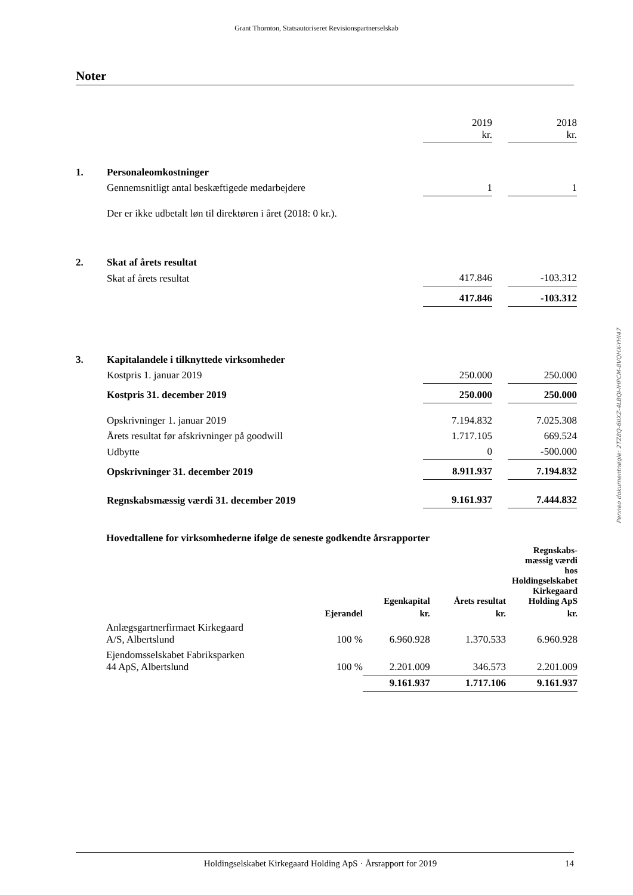Grant Thornton, Statsautoriseret Revisionspartnerselskab
Noter
| | | 2019 kr. | | 2018 kr. |
| 1. | Personaleomkostninger | | | |
| | Gennemsnitligt antal beskæftigede medarbejdere | 1 | | 1 |
| | Der er ikke udbetalt løn til direktøren i året (2018: 0 kr.). | | | |
| 2. | Skat af årets resultat | | | |
| | Skat af årets resultat | 417.846 | | -103.312 |
| | | 417.846 | | -103.312 |
| 3. | Kapitalandele i tilknyttede virksomheder | | | |
| | Kostpris 1. januar 2019 | 250.000 | | 250.000 |
| | Kostpris 31. december 2019 | 250.000 | | 250.000 |
| | Opskrivninger 1. januar 2019 | 7.194.832 | | 7.025.308 |
| | Årets resultat før afskrivninger på goodwill | 1.717.105 | | 669.524 |
| | Udbytte | 0 | | -500.000 |
| | Opskrivninger 31. december 2019 | 8.911.937 | | 7.194.832 |
| | Regnskabsmæssig værdi 31. december 2019 | 9.161.937 | | 7.444.832 |
Hovedtallene for virksomhederne ifølge de seneste godkendte årsrapporter
| | | Egenkapital | Årets resultat | Regnskabs- mæssig værdi hos Holdingselskabet Kirkegaard Holding ApS |
| --- | --- | --- | --- | --- |
| | Ejerandel | kr. | kr. | kr. |
| Anlægsgartnerfirmaet Kirkegaard A/S, Albertslund | 100 % | 6.960.928 | 1.370.533 | 6.960.928 |
| Ejendomsselskabet Fabriksparken 44 ApS, Albertslund | 100 % | 2.201.009 | 346.573 | 2.201.009 |
| | | 9.161.937 | 1.717.106 | 9.161.937 |
Penneo dokumentnøgle: 2TZ8Q-6IIXZ-4LBQI-IHPCM-8VQHX-YHI47
Holdingselskabet Kirkegaard Holding ApS · Årsrapport for 2019 14